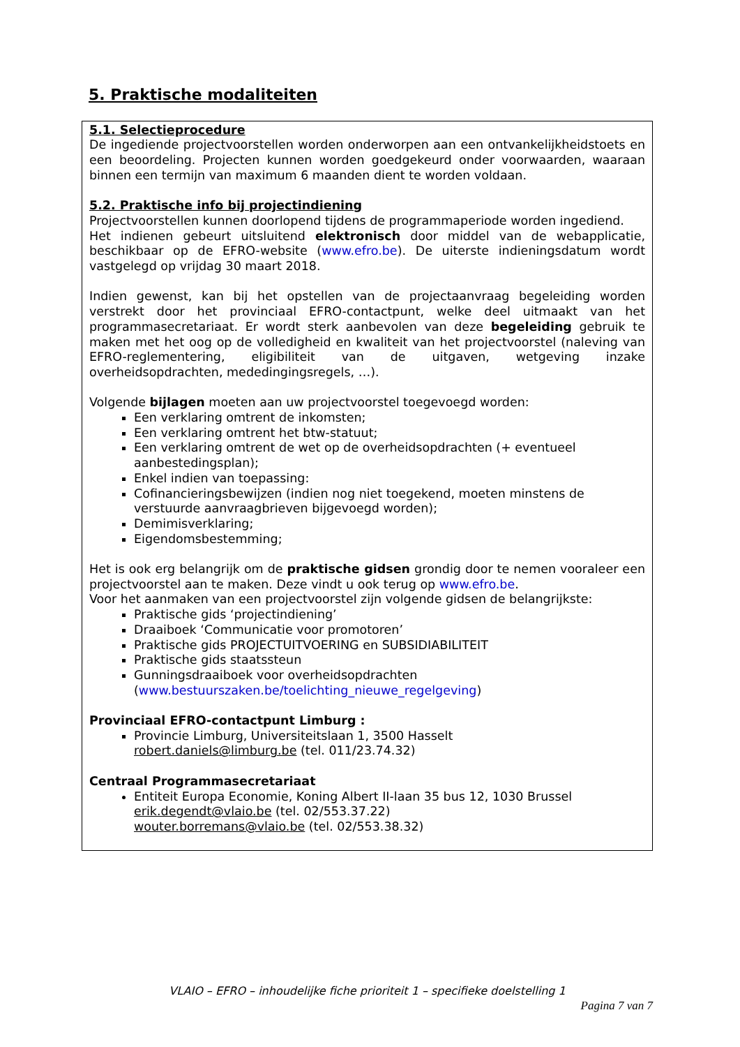5. Praktische modaliteiten
5.1. Selectieprocedure
De ingediende projectvoorstellen worden onderworpen aan een ontvankelijkheidstoets en een beoordeling. Projecten kunnen worden goedgekeurd onder voorwaarden, waaraan binnen een termijn van maximum 6 maanden dient te worden voldaan.
5.2. Praktische info bij projectindiening
Projectvoorstellen kunnen doorlopend tijdens de programmaperiode worden ingediend.
Het indienen gebeurt uitsluitend elektronisch door middel van de webapplicatie, beschikbaar op de EFRO-website (www.efro.be). De uiterste indieningsdatum wordt vastgelegd op vrijdag 30 maart 2018.
Indien gewenst, kan bij het opstellen van de projectaanvraag begeleiding worden verstrekt door het provinciaal EFRO-contactpunt, welke deel uitmaakt van het programmasecretariaat. Er wordt sterk aanbevolen van deze begeleiding gebruik te maken met het oog op de volledigheid en kwaliteit van het projectvoorstel (naleving van EFRO-reglementering, eligibiliteit van de uitgaven, wetgeving inzake overheidsopdrachten, mededingingsregels, …).
Volgende bijlagen moeten aan uw projectvoorstel toegevoegd worden:
Een verklaring omtrent de inkomsten;
Een verklaring omtrent het btw-statuut;
Een verklaring omtrent de wet op de overheidsopdrachten (+ eventueel aanbestedingsplan);
Enkel indien van toepassing:
Cofinancieringsbewijzen (indien nog niet toegekend, moeten minstens de verstuurde aanvraagbrieven bijgevoegd worden);
Demimisverklaring;
Eigendomsbestemming;
Het is ook erg belangrijk om de praktische gidsen grondig door te nemen vooraleer een projectvoorstel aan te maken. Deze vindt u ook terug op www.efro.be.
Voor het aanmaken van een projectvoorstel zijn volgende gidsen de belangrijkste:
Praktische gids ‘projectindiening’
Draaiboek ‘Communicatie voor promotoren’
Praktische gids PROJECTUITVOERING en SUBSIDIABILITEIT
Praktische gids staatssteun
Gunningsdraaiboek voor overheidsopdrachten (www.bestuurszaken.be/toelichting_nieuwe_regelgeving)
Provinciaal EFRO-contactpunt Limburg :
Provincie Limburg, Universiteitslaan 1, 3500 Hasselt
robert.daniels@limburg.be (tel. 011/23.74.32)
Centraal Programmasecretariaat
Entiteit Europa Economie, Koning Albert II-laan 35 bus 12, 1030 Brussel
erik.degendt@vlaio.be (tel. 02/553.37.22)
wouter.borremans@vlaio.be (tel. 02/553.38.32)
VLAIO – EFRO – inhoudelijke fiche prioriteit 1 – specifieke doelstelling 1
Pagina 7 van 7